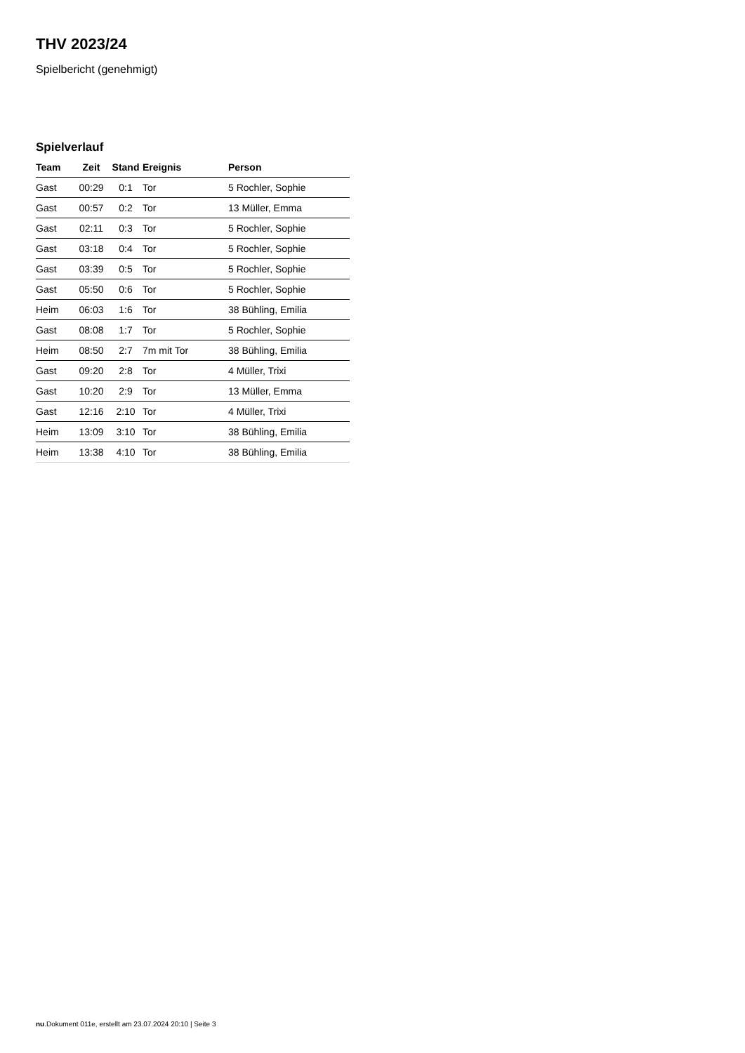THV 2023/24
Spielbericht (genehmigt)
Spielverlauf
| Team | Zeit | Stand | Ereignis | Person |
| --- | --- | --- | --- | --- |
| Gast | 00:29 | 0:1 | Tor | 5 Rochler, Sophie |
| Gast | 00:57 | 0:2 | Tor | 13 Müller, Emma |
| Gast | 02:11 | 0:3 | Tor | 5 Rochler, Sophie |
| Gast | 03:18 | 0:4 | Tor | 5 Rochler, Sophie |
| Gast | 03:39 | 0:5 | Tor | 5 Rochler, Sophie |
| Gast | 05:50 | 0:6 | Tor | 5 Rochler, Sophie |
| Heim | 06:03 | 1:6 | Tor | 38 Bühling, Emilia |
| Gast | 08:08 | 1:7 | Tor | 5 Rochler, Sophie |
| Heim | 08:50 | 2:7 | 7m mit Tor | 38 Bühling, Emilia |
| Gast | 09:20 | 2:8 | Tor | 4 Müller, Trixi |
| Gast | 10:20 | 2:9 | Tor | 13 Müller, Emma |
| Gast | 12:16 | 2:10 | Tor | 4 Müller, Trixi |
| Heim | 13:09 | 3:10 | Tor | 38 Bühling, Emilia |
| Heim | 13:38 | 4:10 | Tor | 38 Bühling, Emilia |
nu.Dokument 011e, erstellt am 23.07.2024 20:10 | Seite 3